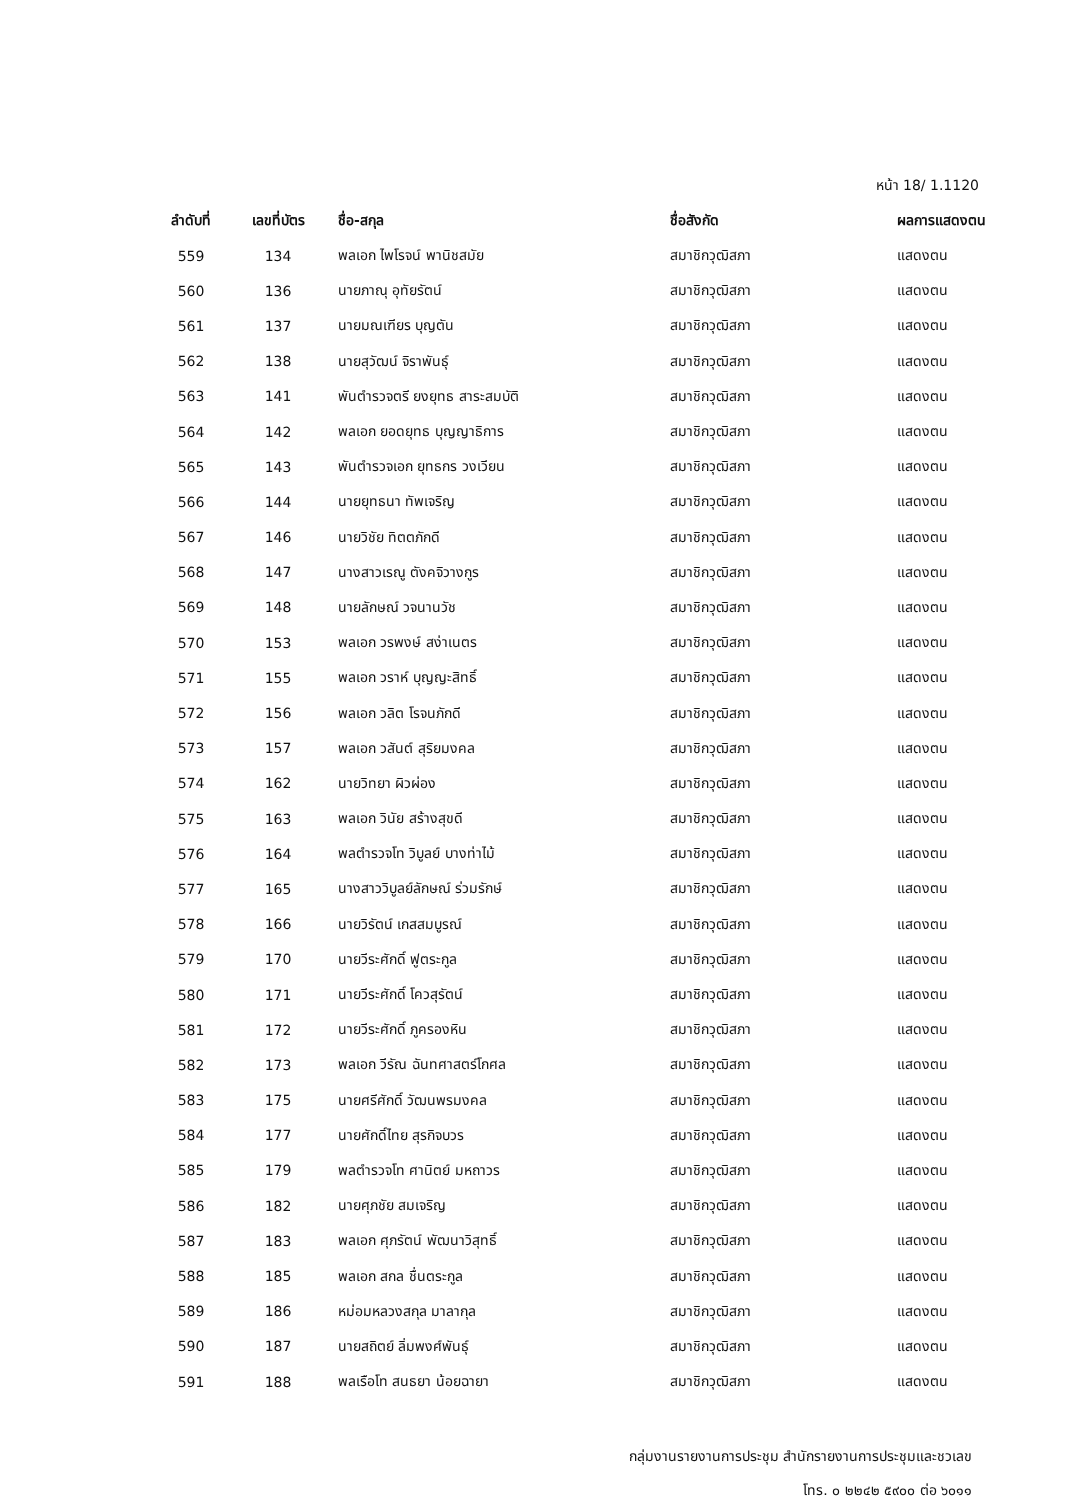หน้า 18/ 1.1120
| ลำดับที่ | เลขที่บัตร | ชื่อ-สกุล | ชื่อสังกัด | ผลการแสดงตน |
| --- | --- | --- | --- | --- |
| 559 | 134 | พลเอก ไพโรจน์ พานิชสมัย | สมาชิกวุฒิสภา | แสดงตน |
| 560 | 136 | นายภาณุ อุทัยรัตน์ | สมาชิกวุฒิสภา | แสดงตน |
| 561 | 137 | นายมณเฑียร บุญตัน | สมาชิกวุฒิสภา | แสดงตน |
| 562 | 138 | นายสุวัฒน์ จิราพันธุ์ | สมาชิกวุฒิสภา | แสดงตน |
| 563 | 141 | พันตำรวจตรี ยงยุทธ สาระสมบัติ | สมาชิกวุฒิสภา | แสดงตน |
| 564 | 142 | พลเอก ยอดยุทธ บุญญาธิการ | สมาชิกวุฒิสภา | แสดงตน |
| 565 | 143 | พันตำรวจเอก ยุทธกร วงเวียน | สมาชิกวุฒิสภา | แสดงตน |
| 566 | 144 | นายยุทธนา ทัพเจริญ | สมาชิกวุฒิสภา | แสดงตน |
| 567 | 146 | นายวิชัย ทิตตภักดี | สมาชิกวุฒิสภา | แสดงตน |
| 568 | 147 | นางสาวเรณู ตังคจิวางกูร | สมาชิกวุฒิสภา | แสดงตน |
| 569 | 148 | นายลักษณ์ วจนานวัช | สมาชิกวุฒิสภา | แสดงตน |
| 570 | 153 | พลเอก วรพงษ์ สง่าเนตร | สมาชิกวุฒิสภา | แสดงตน |
| 571 | 155 | พลเอก วราห์ บุญญะสิทธิ์ | สมาชิกวุฒิสภา | แสดงตน |
| 572 | 156 | พลเอก วลิต โรจนภักดี | สมาชิกวุฒิสภา | แสดงตน |
| 573 | 157 | พลเอก วสันต์ สุริยมงคล | สมาชิกวุฒิสภา | แสดงตน |
| 574 | 162 | นายวิทยา ผิวผ่อง | สมาชิกวุฒิสภา | แสดงตน |
| 575 | 163 | พลเอก วินัย สร้างสุขดี | สมาชิกวุฒิสภา | แสดงตน |
| 576 | 164 | พลตำรวจโท วิบูลย์ บางท่าไม้ | สมาชิกวุฒิสภา | แสดงตน |
| 577 | 165 | นางสาววิบูลย์ลักษณ์ ร่วมรักษ์ | สมาชิกวุฒิสภา | แสดงตน |
| 578 | 166 | นายวิรัตน์ เกสสมบูรณ์ | สมาชิกวุฒิสภา | แสดงตน |
| 579 | 170 | นายวีระศักดิ์ ฟูตระกูล | สมาชิกวุฒิสภา | แสดงตน |
| 580 | 171 | นายวีระศักดิ์ โควสุรัตน์ | สมาชิกวุฒิสภา | แสดงตน |
| 581 | 172 | นายวีระศักดิ์ ภูครองหิน | สมาชิกวุฒิสภา | แสดงตน |
| 582 | 173 | พลเอก วีรัณ ฉันทศาสตร์โกศล | สมาชิกวุฒิสภา | แสดงตน |
| 583 | 175 | นายศรีศักดิ์ วัฒนพรมงคล | สมาชิกวุฒิสภา | แสดงตน |
| 584 | 177 | นายศักดิ์ไทย สุรกิจบวร | สมาชิกวุฒิสภา | แสดงตน |
| 585 | 179 | พลตำรวจโท ศานิตย์ มหถาวร | สมาชิกวุฒิสภา | แสดงตน |
| 586 | 182 | นายศุภชัย สมเจริญ | สมาชิกวุฒิสภา | แสดงตน |
| 587 | 183 | พลเอก ศุภรัตน์ พัฒนาวิสุทธิ์ | สมาชิกวุฒิสภา | แสดงตน |
| 588 | 185 | พลเอก สกล ชื่นตระกูล | สมาชิกวุฒิสภา | แสดงตน |
| 589 | 186 | หม่อมหลวงสกุล มาลากุล | สมาชิกวุฒิสภา | แสดงตน |
| 590 | 187 | นายสถิตย์ ลิ่มพงศ์พันธุ์ | สมาชิกวุฒิสภา | แสดงตน |
| 591 | 188 | พลเรือโท สนธยา น้อยฉายา | สมาชิกวุฒิสภา | แสดงตน |
กลุ่มงานรายงานการประชุม สำนักรายงานการประชุมและชวเลข
โทร. ๐ ๒๒๔๒ ๕๙๐๐ ต่อ ๖๐๑๑